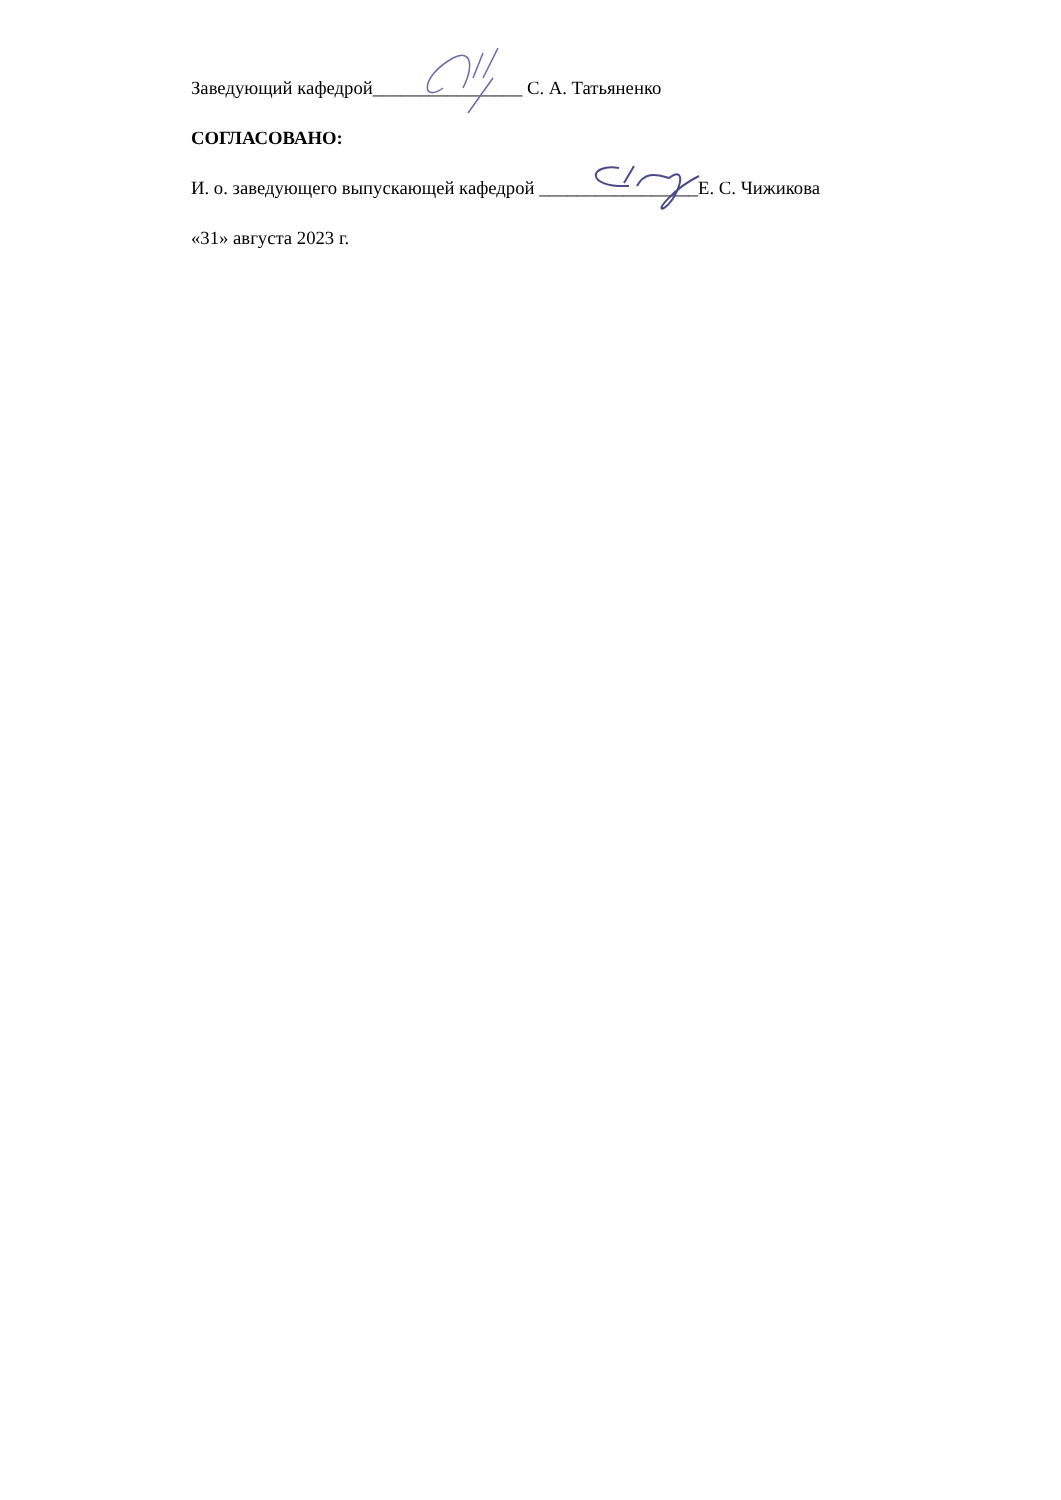Заведующий кафедрой________________ С. А. Татьяненко
СОГЛАСОВАНО:
И. о. заведующего выпускающей кафедрой _________________Е. С. Чижикова
«31» августа 2023 г.